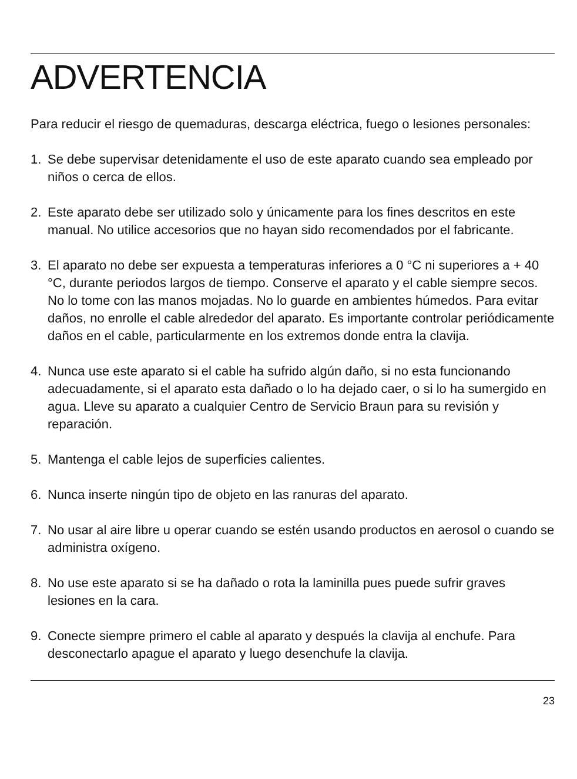ADVERTENCIA
Para reducir el riesgo de quemaduras, descarga eléctrica, fuego o lesiones personales:
1. Se debe supervisar detenidamente el uso de este aparato cuando sea empleado por niños o cerca de ellos.
2. Este aparato debe ser utilizado solo y únicamente para los fines descritos en este manual. No utilice accesorios que no hayan sido recomendados por el fabricante.
3. El aparato no debe ser expuesta a temperaturas inferiores a 0 °C ni superiores a + 40 °C, durante periodos largos de tiempo. Conserve el aparato y el cable siempre secos. No lo tome con las manos mojadas. No lo guarde en ambientes húmedos. Para evitar daños, no enrolle el cable alrededor del aparato. Es importante controlar periódicamente daños en el cable, particularmente en los extremos donde entra la clavija.
4. Nunca use este aparato si el cable ha sufrido algún daño, si no esta funcionando adecuadamente, si el aparato esta dañado o lo ha dejado caer, o si lo ha sumergido en agua. Lleve su aparato a cualquier Centro de Servicio Braun para su revisión y reparación.
5. Mantenga el cable lejos de superficies calientes.
6. Nunca inserte ningún tipo de objeto en las ranuras del aparato.
7. No usar al aire libre u operar cuando se estén usando productos en aerosol o cuando se administra oxígeno.
8. No use este aparato si se ha dañado o rota la laminilla pues puede sufrir graves lesiones en la cara.
9. Conecte siempre primero el cable al aparato y después la clavija al enchufe. Para desconectarlo apague el aparato y luego desenchufe la clavija.
23